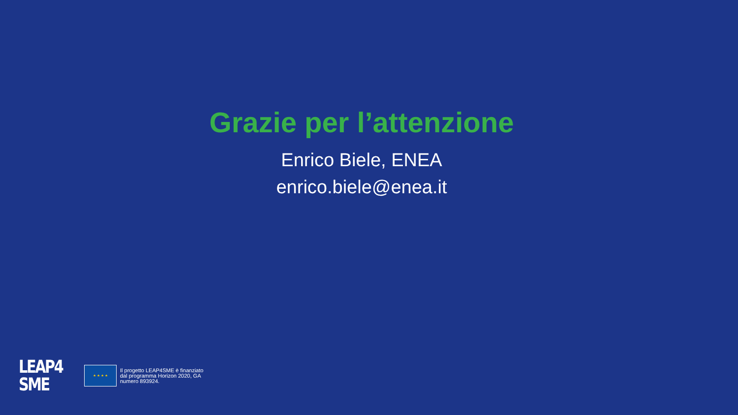Grazie per l’attenzione
Enrico Biele, ENEA
enrico.biele@enea.it
LEAP4
SME
★ ★ ★ ★
Il progetto LEAP4SME è finanziato
dal programma Horizon 2020, GA
numero 893924.